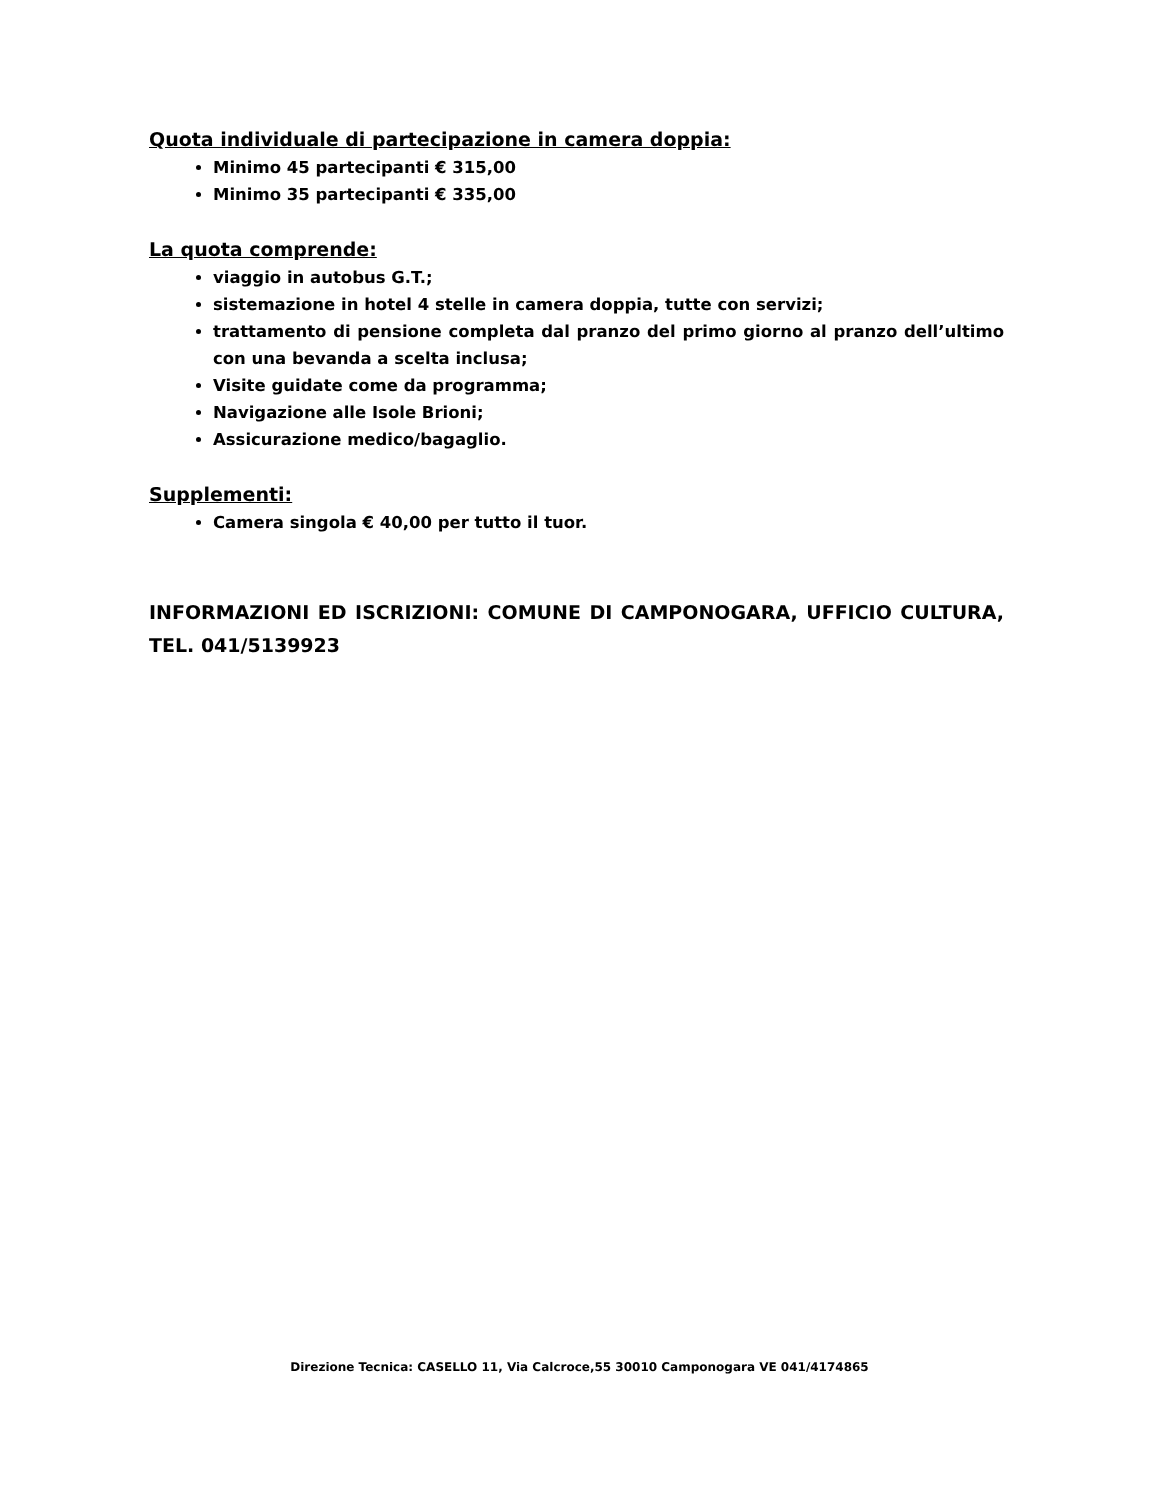Quota individuale di partecipazione in camera doppia:
Minimo 45 partecipanti € 315,00
Minimo 35 partecipanti € 335,00
La quota comprende:
viaggio in autobus G.T.;
sistemazione in hotel 4 stelle in camera doppia, tutte con servizi;
trattamento di pensione completa dal pranzo del primo giorno al pranzo dell’ultimo con una bevanda a scelta inclusa;
Visite guidate come da programma;
Navigazione alle Isole Brioni;
Assicurazione medico/bagaglio.
Supplementi:
Camera singola € 40,00 per tutto il tuor.
INFORMAZIONI ED ISCRIZIONI: COMUNE DI CAMPONOGARA, UFFICIO CULTURA, TEL. 041/5139923
Direzione Tecnica: CASELLO 11, Via Calcroce,55 30010 Camponogara VE 041/4174865